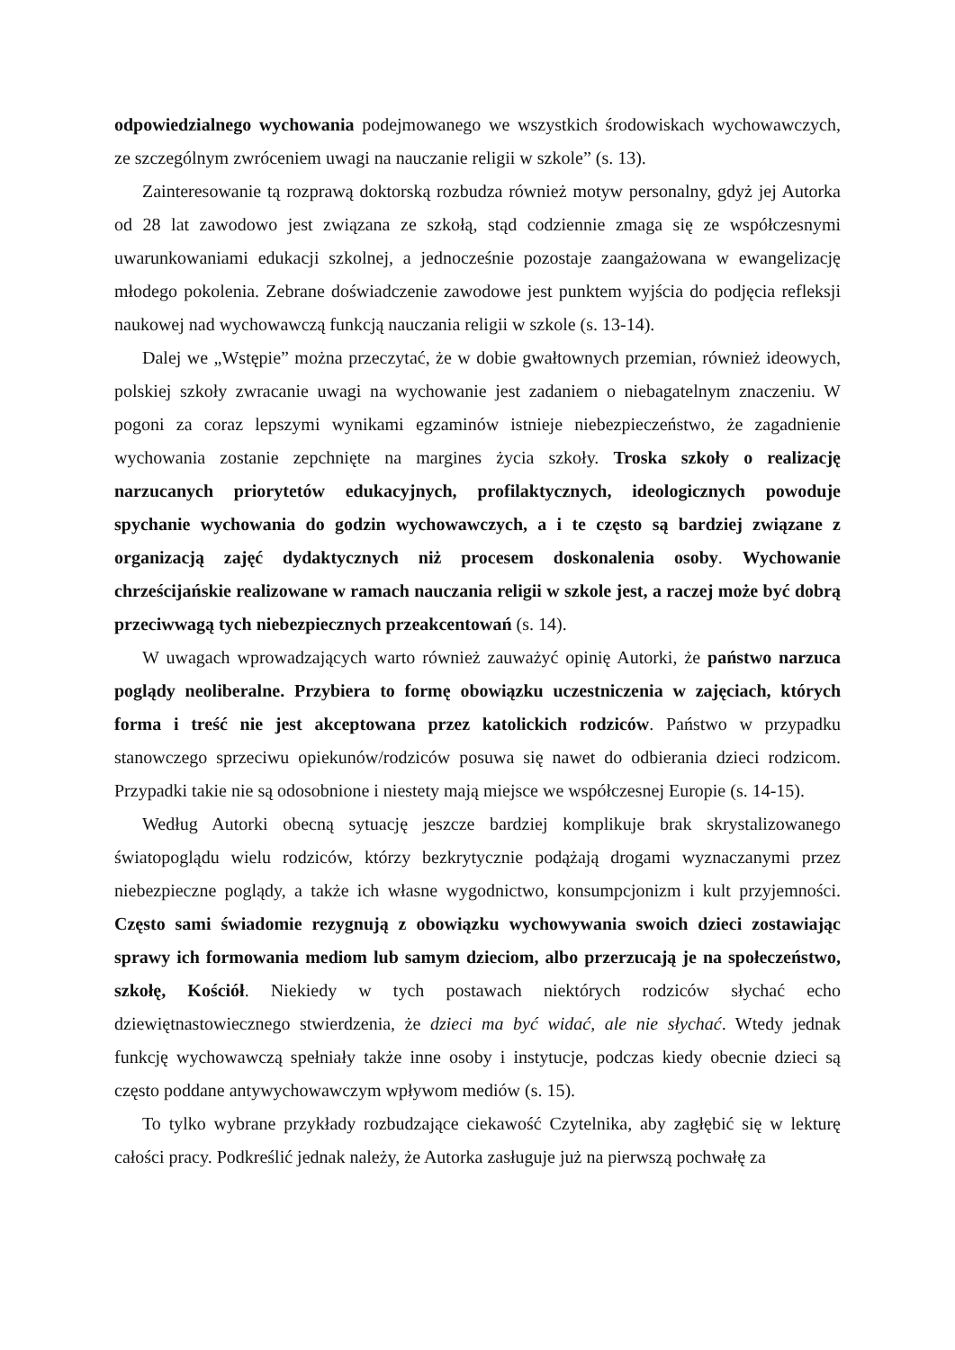odpowiedzialnego wychowania podejmowanego we wszystkich środowiskach wychowawczych, ze szczególnym zwróceniem uwagi na nauczanie religii w szkole” (s. 13).
Zainteresowanie tą rozprawą doktorską rozbudza również motyw personalny, gdyż jej Autorka od 28 lat zawodowo jest związana ze szkołą, stąd codziennie zmaga się ze współczesnymi uwarunkowaniami edukacji szkolnej, a jednocześnie pozostaje zaangażowana w ewangelizację młodego pokolenia. Zebrane doświadczenie zawodowe jest punktem wyjścia do podjęcia refleksji naukowej nad wychowawczą funkcją nauczania religii w szkole (s. 13-14).
Dalej we „Wstępie” można przeczytać, że w dobie gwałtownych przemian, również ideowych, polskiej szkoły zwracanie uwagi na wychowanie jest zadaniem o niebagatelnym znaczeniu. W pogoni za coraz lepszymi wynikami egzaminów istnieje niebezpieczeństwo, że zagadnienie wychowania zostanie zepchnięte na margines życia szkoły. Troska szkoły o realizację narzucanych priorytetów edukacyjnych, profilaktycznych, ideologicznych powoduje spychanie wychowania do godzin wychowawczych, a i te często są bardziej związane z organizacją zajęć dydaktycznych niż procesem doskonalenia osoby. Wychowanie chrześcijańskie realizowane w ramach nauczania religii w szkole jest, a raczej może być dobrą przeciwwagą tych niebezpiecznych przeakcentowań (s. 14).
W uwagach wprowadzających warto również zauważyć opinię Autorki, że państwo narzuca poglądy neoliberalne. Przybiera to formę obowiązku uczestniczenia w zajęciach, których forma i treść nie jest akceptowana przez katolickich rodziców. Państwo w przypadku stanowczego sprzeciwu opiekunów/rodziców posuwa się nawet do odbierania dzieci rodzicom. Przypadki takie nie są odosobnione i niestety mają miejsce we współczesnej Europie (s. 14-15).
Według Autorki obecną sytuację jeszcze bardziej komplikuje brak skrystalizowanego światopoglądu wielu rodziców, którzy bezkrytycznie podążają drogami wyznaczanymi przez niebezpieczne poglądy, a także ich własne wygodnictwo, konsumpcjonizm i kult przyjemności. Często sami świadomie rezygnują z obowiązku wychowywania swoich dzieci zostawiając sprawy ich formowania mediom lub samym dzieciom, albo przerzucają je na społeczeństwo, szkołę, Kościół. Niekiedy w tych postawach niektórych rodziców słychać echo dziewiętnastowiecznego stwierdzenia, że dzieci ma być widać, ale nie słychać. Wtedy jednak funkcję wychowawczą spełniały także inne osoby i instytucje, podczas kiedy obecnie dzieci są często poddane antywychowawczym wpływom mediów (s. 15).
To tylko wybrane przykłady rozbudzające ciekawość Czytelnika, aby zagłębić się w lekturę całości pracy. Podkreślić jednak należy, że Autorka zasługuje już na pierwszą pochwałę za